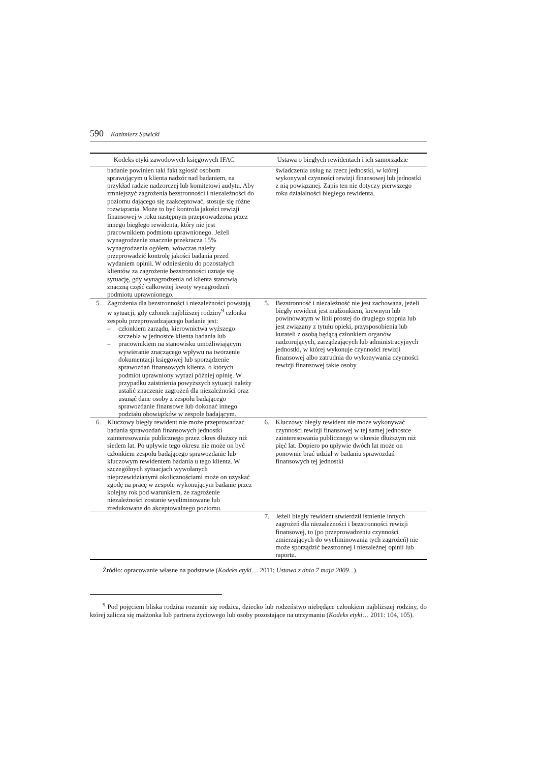590 Kazimierz Sawicki
| Kodeks etyki zawodowych księgowych IFAC | Ustawa o biegłych rewidentach i ich samorządzie |
| --- | --- |
| badanie powinien taki fakt zgłosić osobom sprawującym u klienta nadzór nad badaniem, na przykład radzie nadzorczej lub komitetowi audytu. Aby zmniejszyć zagrożenia bezstronności i niezależności do poziomu dającego się zaakceptować, stosuje się różne rozwiązania. Może to być kontrola jakości rewizji finansowej w roku następnym przeprowadzona przez innego biegłego rewidenta, który nie jest pracownikiem podmiotu uprawnionego. Jeżeli wynagrodzenie znacznie przekracza 15% wynagrodzenia ogółem, wówczas należy przeprowadzić kontrolę jakości badania przed wydaniem opinii. W odniesieniu do pozostałych klientów za zagrożenie bezstronności uznaje się sytuację, gdy wynagrodzenia od klienta stanowią znaczną część całkowitej kwoty wynagrodzeń podmiotu uprawnionego. | świadczenia usług na rzecz jednostki, w której wykonywał czynności rewizji finansowej lub jednostki z nią powiązanej. Zapis ten nie dotyczy pierwszego roku działalności biegłego rewidenta. |
| 5. Zagrożenia dla bezstronności i niezależności powstają w sytuacji, gdy członek najbliższej rodziny<sup>9</sup> członka zespołu przeprowadzającego badanie jest: – członkiem zarządu, kierownictwa wyższego szczebla w jednostce klienta badania lub – pracownikiem na stanowisku umożliwiającym wywieranie znaczącego wpływu na tworzenie dokumentacji księgowej lub sporządzenie sprawozdań finansowych klienta, o których podmiot uprawniony wyrazi później opinię. W przypadku zaistnienia powyższych sytuacji należy ustalić znaczenie zagrożeń dla niezależności oraz usunąć dane osoby z zespołu badającego sprawozdanie finansowe lub dokonać innego podziału obowiązków w zespole badającym. | 5. Bezstronność i niezależność nie jest zachowana, jeżeli biegły rewident jest małżonkiem, krewnym lub powinowatym w linii prostej do drugiego stopnia lub jest związany z tytułu opieki, przysposobienia lub kurateli z osobą będącą członkiem organów nadzorujących, zarządzających lub administracyjnych jednostki, w której wykonuje czynności rewizji finansowej albo zatrudnia do wykonywania czynności rewizji finansowej takie osoby. |
| 6. Kluczowy biegły rewident nie może przeprowadzać badania sprawozdań finansowych jednostki zainteresowania publicznego przez okres dłuższy niż siedem lat. Po upływie tego okresu nie może on być członkiem zespołu badającego sprawozdanie lub kluczowym rewidentem badania u tego klienta. W szczególnych sytuacjach wywołanych nieprzewidzianymi okolicznościami może on uzyskać zgodę na pracę w zespole wykonującym badanie przez kolejny rok pod warunkiem, że zagrożenie niezależności zostanie wyeliminowane lub zredukowane do akceptowalnego poziomu. | 6. Kluczowy biegły rewident nie może wykonywać czynności rewizji finansowej w tej samej jednostce zainteresowania publicznego w okresie dłuższym niż pięć lat. Dopiero po upływie dwóch lat może on ponownie brać udział w badaniu sprawozdań finansowych tej jednostki |
| | 7. Jeżeli biegły rewident stwierdził istnienie innych zagrożeń dla niezależności i bezstronności rewizji finansowej, to (po przeprowadzeniu czynności zmierzających do wyeliminowania tych zagrożeń) nie może sporządzić bezstronnej i niezależnej opinii lub raportu. |
Źródło: opracowanie własne na podstawie (Kodeks etyki… 2011; Ustawa z dnia 7 maja 2009...).
<sup>9</sup> Pod pojęciem bliska rodzina rozumie się rodzica, dziecko lub rodzeństwo niebędące członkiem najbliższej rodziny, do której zalicza się małżonka lub partnera życiowego lub osoby pozostające na utrzymaniu (Kodeks etyki… 2011: 104, 105).